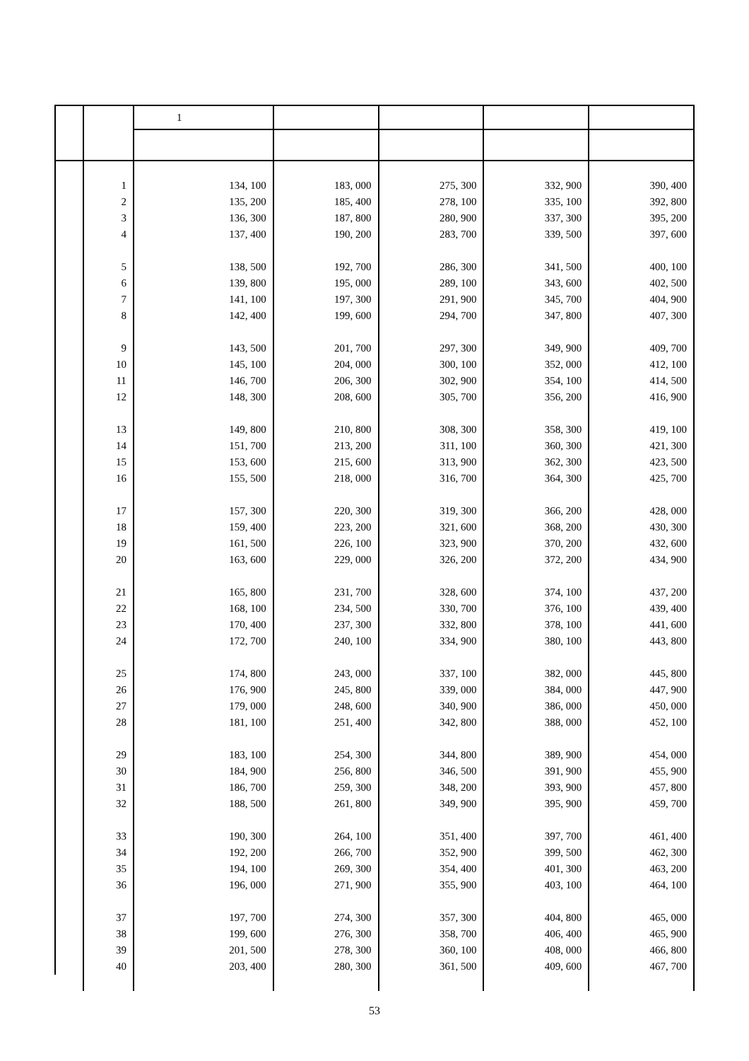| | | 1 | | | | |
| | 1 | 134, 100 | 183, 000 | 275, 300 | 332, 900 | 390, 400 |
| | 2 | 135, 200 | 185, 400 | 278, 100 | 335, 100 | 392, 800 |
| | 3 | 136, 300 | 187, 800 | 280, 900 | 337, 300 | 395, 200 |
| | 4 | 137, 400 | 190, 200 | 283, 700 | 339, 500 | 397, 600 |
| | 5 | 138, 500 | 192, 700 | 286, 300 | 341, 500 | 400, 100 |
| | 6 | 139, 800 | 195, 000 | 289, 100 | 343, 600 | 402, 500 |
| | 7 | 141, 100 | 197, 300 | 291, 900 | 345, 700 | 404, 900 |
| | 8 | 142, 400 | 199, 600 | 294, 700 | 347, 800 | 407, 300 |
| | 9 | 143, 500 | 201, 700 | 297, 300 | 349, 900 | 409, 700 |
| | 10 | 145, 100 | 204, 000 | 300, 100 | 352, 000 | 412, 100 |
| | 11 | 146, 700 | 206, 300 | 302, 900 | 354, 100 | 414, 500 |
| | 12 | 148, 300 | 208, 600 | 305, 700 | 356, 200 | 416, 900 |
| | 13 | 149, 800 | 210, 800 | 308, 300 | 358, 300 | 419, 100 |
| | 14 | 151, 700 | 213, 200 | 311, 100 | 360, 300 | 421, 300 |
| | 15 | 153, 600 | 215, 600 | 313, 900 | 362, 300 | 423, 500 |
| | 16 | 155, 500 | 218, 000 | 316, 700 | 364, 300 | 425, 700 |
| | 17 | 157, 300 | 220, 300 | 319, 300 | 366, 200 | 428, 000 |
| | 18 | 159, 400 | 223, 200 | 321, 600 | 368, 200 | 430, 300 |
| | 19 | 161, 500 | 226, 100 | 323, 900 | 370, 200 | 432, 600 |
| | 20 | 163, 600 | 229, 000 | 326, 200 | 372, 200 | 434, 900 |
| | 21 | 165, 800 | 231, 700 | 328, 600 | 374, 100 | 437, 200 |
| | 22 | 168, 100 | 234, 500 | 330, 700 | 376, 100 | 439, 400 |
| | 23 | 170, 400 | 237, 300 | 332, 800 | 378, 100 | 441, 600 |
| | 24 | 172, 700 | 240, 100 | 334, 900 | 380, 100 | 443, 800 |
| | 25 | 174, 800 | 243, 000 | 337, 100 | 382, 000 | 445, 800 |
| | 26 | 176, 900 | 245, 800 | 339, 000 | 384, 000 | 447, 900 |
| | 27 | 179, 000 | 248, 600 | 340, 900 | 386, 000 | 450, 000 |
| | 28 | 181, 100 | 251, 400 | 342, 800 | 388, 000 | 452, 100 |
| | 29 | 183, 100 | 254, 300 | 344, 800 | 389, 900 | 454, 000 |
| | 30 | 184, 900 | 256, 800 | 346, 500 | 391, 900 | 455, 900 |
| | 31 | 186, 700 | 259, 300 | 348, 200 | 393, 900 | 457, 800 |
| | 32 | 188, 500 | 261, 800 | 349, 900 | 395, 900 | 459, 700 |
| | 33 | 190, 300 | 264, 100 | 351, 400 | 397, 700 | 461, 400 |
| | 34 | 192, 200 | 266, 700 | 352, 900 | 399, 500 | 462, 300 |
| | 35 | 194, 100 | 269, 300 | 354, 400 | 401, 300 | 463, 200 |
| | 36 | 196, 000 | 271, 900 | 355, 900 | 403, 100 | 464, 100 |
| | 37 | 197, 700 | 274, 300 | 357, 300 | 404, 800 | 465, 000 |
| | 38 | 199, 600 | 276, 300 | 358, 700 | 406, 400 | 465, 900 |
| | 39 | 201, 500 | 278, 300 | 360, 100 | 408, 000 | 466, 800 |
| | 40 | 203, 400 | 280, 300 | 361, 500 | 409, 600 | 467, 700 |
53